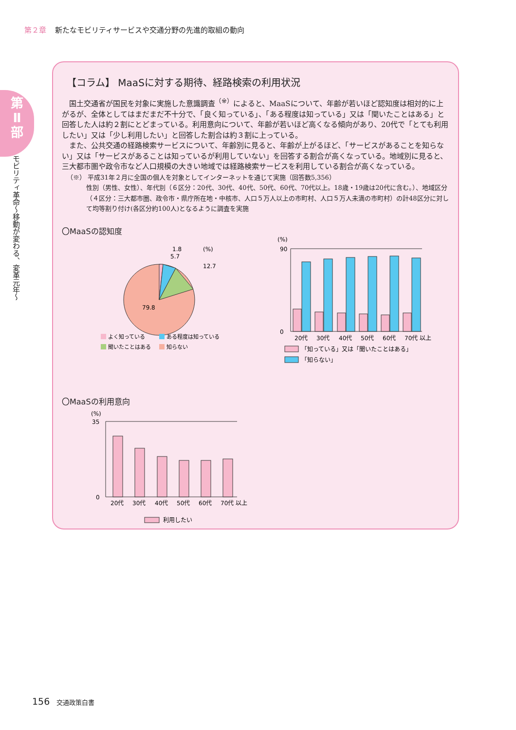第２章 新たなモビリティサービスや交通分野の先進的取組の動向
第
Ⅱ
部
モビリティ革命〜移動が変わる、変革元年〜
【コラム】 MaaSに対する期待、経路検索の利用状況
国土交通省が国民を対象に実施した意識調査<sup>（※）</sup>によると、MaaSについて、年齢が若いほど認知度は相対的に上がるが、全体としてはまだまだ不十分で、「良く知っている」、「ある程度は知っている」又は「聞いたことはある」と回答した人は約２割にとどまっている。利用意向について、年齢が若いほど高くなる傾向があり、20代で「とても利用したい」又は「少し利用したい」と回答した割合は約３割に上っている。
また、公共交通の経路検索サービスについて、年齢別に見ると、年齢が上がるほど、「サービスがあることを知らない」又は「サービスがあることは知っているが利用していない」を回答する割合が高くなっている。地域別に見ると、三大都市圏や政令市など人口規模の大きい地域では経路検索サービスを利用している割合が高くなっている。
（※） 平成31年２月に全国の個人を対象としてインターネットを通じて実施（回答数5,356）
性別（男性、女性）、年代別（６区分：20代、30代、40代、50代、60代、70代以上。18歳・19歳は20代に含む。）、地域区分（４区分：三大都市圏、政令市・県庁所在地・中核市、人口５万人以上の市町村、人口５万人未満の市町村）の計48区分に対して均等割り付け(各区分約100人)となるように調査を実施
〇MaaSの認知度
1.8
5.7
12.7
(%)
79.8
よく知っている
ある程度は知っている
聞いたことはある
知らない
(%)
90
0
20代
30代
40代
50代
60代
70代 以上
「知っている」又は「聞いたことはある」
「知らない」
〇MaaSの利用意向
(%)
35
0
20代
30代
40代
50代
60代
70代 以上
利用したい
156 交通政策白書